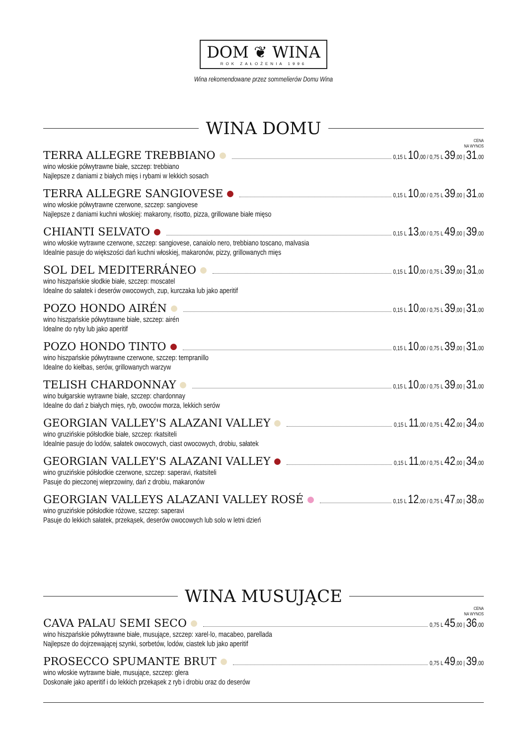DOM ❦ WINA ROK ZAŁOŻENIA 1996
Wina rekomendowane przez sommelierów Domu Wina
WINA DOMU
CENA
NA WYNOS
TERRA ALLEGRE TREBBIANO 0,15 L 10,00 / 0,75 L 39,00 | 31,00
wino włoskie półwytrawne białe, szczep: trebbiano
Najlepsze z daniami z białych mięs i rybami w lekkich sosach
TERRA ALLEGRE SANGIOVESE 0,15 L 10,00 / 0,75 L 39,00 | 31,00
wino włoskie półwytrawne czerwone, szczep: sangiovese
Najlepsze z daniami kuchni włoskiej: makarony, risotto, pizza, grillowane białe mięso
CHIANTI SELVATO 0,15 L 13,00 / 0,75 L 49,00 | 39,00
wino włoskie wytrawne czerwone, szczep: sangiovese, canaiolo nero, trebbiano toscano, malvasia
Idealnie pasuje do większości dań kuchni włoskiej, makaronów, pizzy, grillowanych mięs
SOL DEL MEDITERRÁNEO 0,15 L 10,00 / 0,75 L 39,00 | 31,00
wino hiszpańskie słodkie białe, szczep: moscatel
Idealne do sałatek i deserów owocowych, zup, kurczaka lub jako aperitif
POZO HONDO AIRÉN 0,15 L 10,00 / 0,75 L 39,00 | 31,00
wino hiszpańskie półwytrawne białe, szczep: airén
Idealne do ryby lub jako aperitif
POZO HONDO TINTO 0,15 L 10,00 / 0,75 L 39,00 | 31,00
wino hiszpańskie półwytrawne czerwone, szczep: tempranillo
Idealne do kiełbas, serów, grillowanych warzyw
TELISH CHARDONNAY 0,15 L 10,00 / 0,75 L 39,00 | 31,00
wino bułgarskie wytrawne białe, szczep: chardonnay
Idealne do dań z białych mięs, ryb, owoców morza, lekkich serów
GEORGIAN VALLEY'S ALAZANI VALLEY 0,15 L 11,00 / 0,75 L 42,00 | 34,00
wino gruzińskie półsłodkie białe, szczep: rkatsiteli
Idealnie pasuje do lodów, sałatek owocowych, ciast owocowych, drobiu, sałatek
GEORGIAN VALLEY'S ALAZANI VALLEY 0,15 L 11,00 / 0,75 L 42,00 | 34,00
wino gruzińskie półsłodkie czerwone, szczep: saperavi, rkatsiteli
Pasuje do pieczonej wieprzowiny, dań z drobiu, makaronów
GEORGIAN VALLEYS ALAZANI VALLEY ROSÉ 0,15 L 12,00 / 0,75 L 47,00 | 38,00
wino gruzińskie półsłodkie różowe, szczep: saperavi
Pasuje do lekkich sałatek, przekąsek, deserów owocowych lub solo w letni dzień
WINA MUSUJĄCE
CENA
NA WYNOS
CAVA PALAU SEMI SECO 0,75 L 45,00 | 36,00
wino hiszpańskie półwytrawne białe, musujące, szczep: xarel·lo, macabeo, parellada
Najlepsze do dojrzewającej szynki, sorbetów, lodów, ciastek lub jako aperitif
PROSECCO SPUMANTE BRUT 0,75 L 49,00 | 39,00
wino włoskie wytrawne białe, musujące, szczep: glera
Doskonałe jako aperitif i do lekkich przekąsek z ryb i drobiu oraz do deserów